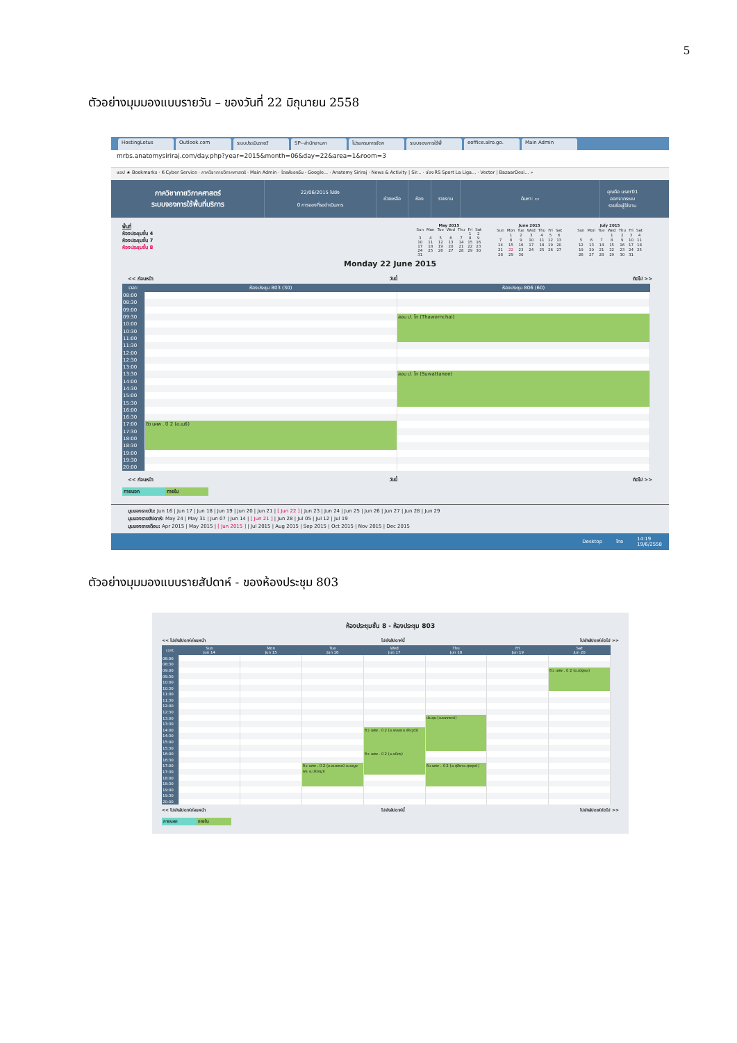5
ตัวอย่างมุมมองแบบรายวัน – ของวันที่ 22 มิถุนายน 2558
HostingLotus Outlook.com ระบบประเมินรายวิ SP--สำนักงานกา โปรแกรมการจัดก ระบบจองการใช้พื้ eoffice.alro.go. Main Admin
mrbs.anatomysiriraj.com/day.php?year=2015&month=06&day=22&area=1&room=3
แอป ★ Bookmarks · K-Cyber Service · ภาควิชากายวิภาคศาสตร์ · Main Admin · ไดรฟ์ของฉัน - Google... · Anatomy Siriraj · News & Activity | Sir... · ช่อง RS Sport La Liga... · Vector | BazaarDesi... »
ภาควิชากายวิภาคศาสตร์
ระบบจองการใช้พื้นที่บริการ
22/06/2015 ไปยัง
0 การจองที่รอดำเนินการ
ช่วยเหลือ ห้อง รายงาน ค้นหา: ▭
คุณคือ user01
ออกจากระบบ
รายชื่อผู้ใช้งาน
พื้นที่
ห้องประชุมชั้น 4
ห้องประชุมชั้น 7
ห้องประชุมชั้น 8
| May 2015 | | | | | | |
| --- | --- | --- | --- | --- | --- | --- |
| Sun | Mon | Tue | Wed | Thu | Fri | Sat |
| | | | | | 1 | 2 |
| 3 | 4 | 5 | 6 | 7 | 8 | 9 |
| 10 | 11 | 12 | 13 | 14 | 15 | 16 |
| 17 | 18 | 19 | 20 | 21 | 22 | 23 |
| 24 | 25 | 26 | 27 | 28 | 29 | 30 |
| 31 | | | | | | |
| June 2015 | | | | | | |
| --- | --- | --- | --- | --- | --- | --- |
| Sun | Mon | Tue | Wed | Thu | Fri | Sat |
| | 1 | 2 | 3 | 4 | 5 | 6 |
| 7 | 8 | 9 | 10 | 11 | 12 | 13 |
| 14 | 15 | 16 | 17 | 18 | 19 | 20 |
| 21 | 22 | 23 | 24 | 25 | 26 | 27 |
| 28 | 29 | 30 | | | | |
| July 2015 | | | | | | |
| --- | --- | --- | --- | --- | --- | --- |
| Sun | Mon | Tue | Wed | Thu | Fri | Sat |
| | | | 1 | 2 | 3 | 4 |
| 5 | 6 | 7 | 8 | 9 | 10 | 11 |
| 12 | 13 | 14 | 15 | 16 | 17 | 18 |
| 19 | 20 | 21 | 22 | 23 | 24 | 25 |
| 26 | 27 | 28 | 29 | 30 | 31 | |
Monday 22 June 2015
<< ก่อนหน้า วันนี้ ถัดไป >>
| เวลา: | ห้องประชุม 803 (30) | ห้องประชุม 806 (60) |
| --- | --- | --- |
| 08:00 | | |
| 08:30 | | |
| 09:00 | | |
| 09:30 | | สอน ป. โท (Thawornchai) |
| 10:00 | | |
| 10:30 | | |
| 11:00 | | |
| 11:30 | | |
| 12:00 | | |
| 12:30 | | |
| 13:00 | | |
| 13:30 | | สอน ป. โท (Suwattanee) |
| 14:00 | | |
| 14:30 | | |
| 15:00 | | |
| 15:30 | | |
| 16:00 | | |
| 16:30 | | |
| 17:00 | ติว นศพ . ปี 2 (อ.เมธี) | |
| 17:30 | | |
| 18:00 | | |
| 18:30 | | |
| 19:00 | | |
| 19:30 | | |
| 20:00 | | |
<< ก่อนหน้า วันนี้ ถัดไป >>
ภายนอก ภายใน
มุมมองรายวัน: Jun 16 | Jun 17 | Jun 18 | Jun 19 | Jun 20 | Jun 21 | [ Jun 22 ] | Jun 23 | Jun 24 | Jun 25 | Jun 26 | Jun 27 | Jun 28 | Jun 29
มุมมองรายสัปดาห์: May 24 | May 31 | Jun 07 | Jun 14 | [ Jun 21 ] | Jun 28 | Jul 05 | Jul 12 | Jul 19
มุมมองรายเดือน: Apr 2015 | May 2015 | [ Jun 2015 ] | Jul 2015 | Aug 2015 | Sep 2015 | Oct 2015 | Nov 2015 | Dec 2015
Desktop ไทย 14:19
19/6/2558
ตัวอย่างมุมมองแบบรายสัปดาห์ - ของห้องประชุม 803
ห้องประชุมชั้น 8 - ห้องประชุม 803
<< ไปยังสัปดาห์ก่อนหน้า ไปยังสัปดาห์นี้ ไปยังสัปดาห์ถัดไป >>
| เวลา: | Sun Jun 14 | Mon Jun 15 | Tue Jun 16 | Wed Jun 17 | Thu Jun 18 | Fri Jun 19 | Sat Jun 20 |
| --- | --- | --- | --- | --- | --- | --- | --- |
| 08:00 | | | | | | | |
| 08:30 | | | | | | | |
| 09:00 | | | | | | | ติว นศพ . ปี 2 (อ.ณัฐพล) |
| 09:30 | | | | | | | |
| 10:00 | | | | | | | |
| 10:30 | | | | | | | |
| 11:00 | | | | | | | |
| 11:30 | | | | | | | |
| 12:00 | | | | | | | |
| 12:30 | | | | | | | |
| 13:00 | | | | | ประชุม (อ.ธนาภรณ์) | | |
| 13:30 | | | | | | | |
| 14:00 | | | | ติว นศพ . ปี 2 (อ.พลอย อ.พีรวุฒิ) | | | |
| 14:30 | | | | | | | |
| 15:00 | | | | | | | |
| 15:30 | | | | | | | |
| 16:00 | | | | ติว นศพ . ปี 2 (อ.ธนิศร) | | | |
| 16:30 | | | | | | | |
| 17:00 | | | ติว นศพ . ปี 2 (อ.ธนาภรณ์ อ.เบญจพร อ.ปรัชญา) | | ติว นศพ . ปี 2 (อ.ศุลียา อ.ศุภฤกษ์) | | |
| 17:30 | | | | | | | |
| 18:00 | | | | | | | |
| 18:30 | | | | | | | |
| 19:00 | | | | | | | |
| 19:30 | | | | | | | |
| 20:00 | | | | | | | |
<< ไปยังสัปดาห์ก่อนหน้า ไปยังสัปดาห์นี้ ไปยังสัปดาห์ถัดไป >>
ภายนอก ภายใน